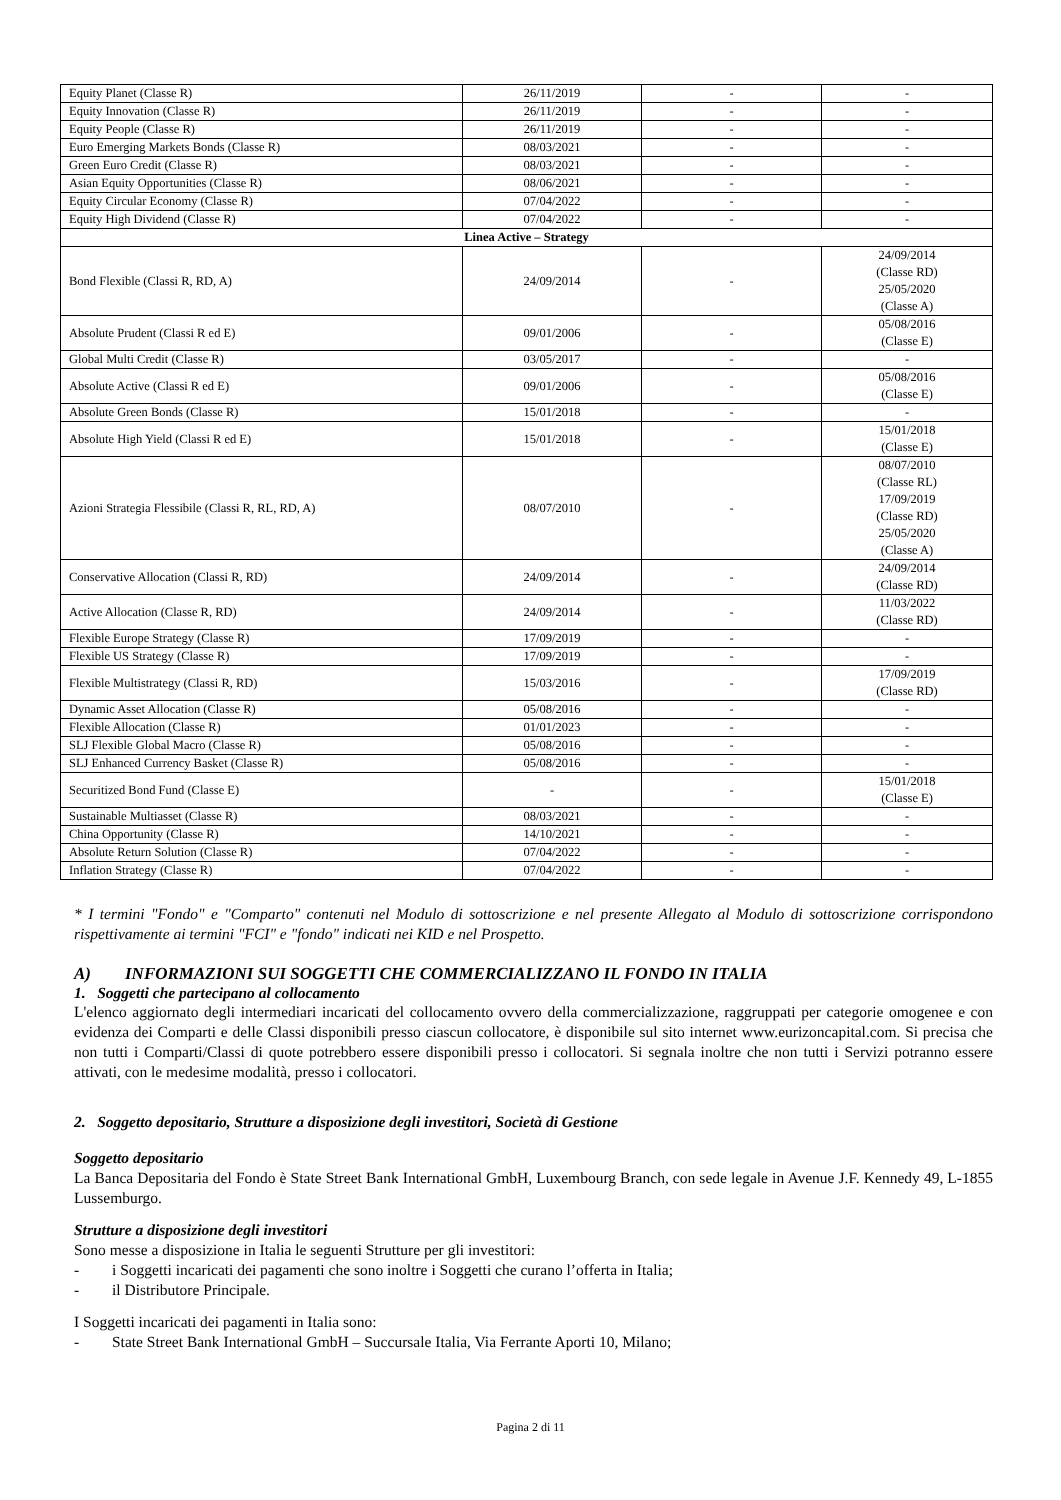| Equity Planet (Classe R) | 26/11/2019 | - | - |
| Equity Innovation (Classe R) | 26/11/2019 | - | - |
| Equity People (Classe R) | 26/11/2019 | - | - |
| Euro Emerging Markets Bonds (Classe R) | 08/03/2021 | - | - |
| Green Euro Credit (Classe R) | 08/03/2021 | - | - |
| Asian Equity Opportunities (Classe R) | 08/06/2021 | - | - |
| Equity Circular Economy (Classe R) | 07/04/2022 | - | - |
| Equity High Dividend (Classe R) | 07/04/2022 | - | - |
| Linea Active – Strategy | | | |
| Bond Flexible (Classi R, RD, A) | 24/09/2014 | - | 24/09/2014 (Classe RD) 25/05/2020 (Classe A) |
| Absolute Prudent (Classi R ed E) | 09/01/2006 | - | 05/08/2016 (Classe E) |
| Global Multi Credit (Classe R) | 03/05/2017 | - | - |
| Absolute Active (Classi R ed E) | 09/01/2006 | - | 05/08/2016 (Classe E) |
| Absolute Green Bonds (Classe R) | 15/01/2018 | - | - |
| Absolute High Yield (Classi R ed E) | 15/01/2018 | - | 15/01/2018 (Classe E) |
| Azioni Strategia Flessibile (Classi R, RL, RD, A) | 08/07/2010 | - | 08/07/2010 (Classe RL) 17/09/2019 (Classe RD) 25/05/2020 (Classe A) |
| Conservative Allocation (Classi R, RD) | 24/09/2014 | - | 24/09/2014 (Classe RD) |
| Active Allocation (Classe R, RD) | 24/09/2014 | - | 11/03/2022 (Classe RD) |
| Flexible Europe Strategy (Classe R) | 17/09/2019 | - | - |
| Flexible US Strategy (Classe R) | 17/09/2019 | - | - |
| Flexible Multistrategy (Classi R, RD) | 15/03/2016 | - | 17/09/2019 (Classe RD) |
| Dynamic Asset Allocation (Classe R) | 05/08/2016 | - | - |
| Flexible Allocation (Classe R) | 01/01/2023 | - | - |
| SLJ Flexible Global Macro (Classe R) | 05/08/2016 | - | - |
| SLJ Enhanced Currency Basket (Classe R) | 05/08/2016 | - | - |
| Securitized Bond Fund (Classe E) | - | - | 15/01/2018 (Classe E) |
| Sustainable Multiasset (Classe R) | 08/03/2021 | - | - |
| China Opportunity (Classe R) | 14/10/2021 | - | - |
| Absolute Return Solution (Classe R) | 07/04/2022 | - | - |
| Inflation Strategy (Classe R) | 07/04/2022 | - | - |
* I termini "Fondo" e "Comparto" contenuti nel Modulo di sottoscrizione e nel presente Allegato al Modulo di sottoscrizione corrispondono rispettivamente ai termini "FCI" e "fondo" indicati nei KID e nel Prospetto.
A) INFORMAZIONI SUI SOGGETTI CHE COMMERCIALIZZANO IL FONDO IN ITALIA
1. Soggetti che partecipano al collocamento
L'elenco aggiornato degli intermediari incaricati del collocamento ovvero della commercializzazione, raggruppati per categorie omogenee e con evidenza dei Comparti e delle Classi disponibili presso ciascun collocatore, è disponibile sul sito internet www.eurizoncapital.com. Si precisa che non tutti i Comparti/Classi di quote potrebbero essere disponibili presso i collocatori. Si segnala inoltre che non tutti i Servizi potranno essere attivati, con le medesime modalità, presso i collocatori.
2. Soggetto depositario, Strutture a disposizione degli investitori, Società di Gestione
Soggetto depositario
La Banca Depositaria del Fondo è State Street Bank International GmbH, Luxembourg Branch, con sede legale in Avenue J.F. Kennedy 49, L-1855 Lussemburgo.
Strutture a disposizione degli investitori
Sono messe a disposizione in Italia le seguenti Strutture per gli investitori:
- i Soggetti incaricati dei pagamenti che sono inoltre i Soggetti che curano l’offerta in Italia;
- il Distributore Principale.
I Soggetti incaricati dei pagamenti in Italia sono:
- State Street Bank International GmbH – Succursale Italia, Via Ferrante Aporti 10, Milano;
Pagina 2 di 11